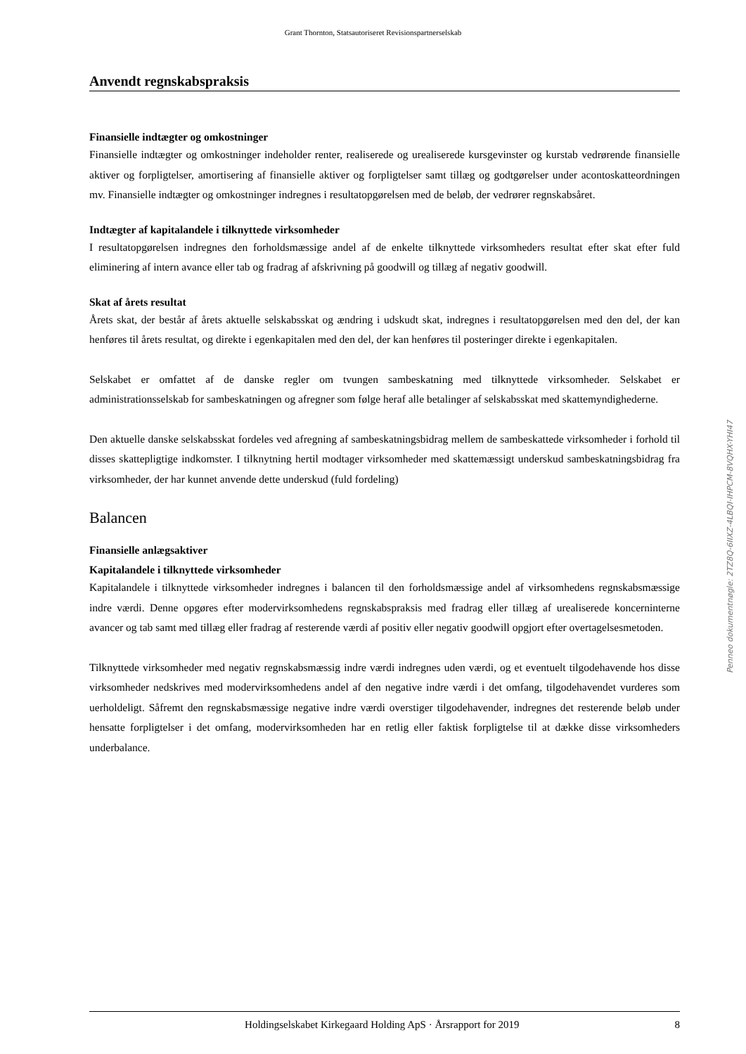Grant Thornton, Statsautoriseret Revisionspartnerselskab
Anvendt regnskabspraksis
Finansielle indtægter og omkostninger
Finansielle indtægter og omkostninger indeholder renter, realiserede og urealiserede kursgevinster og kurstab vedrørende finansielle aktiver og forpligtelser, amortisering af finansielle aktiver og forpligtelser samt tillæg og godtgørelser under acontoskatteordningen mv. Finansielle indtægter og omkostninger indregnes i resultatopgørelsen med de beløb, der vedrører regnskabsåret.
Indtægter af kapitalandele i tilknyttede virksomheder
I resultatopgørelsen indregnes den forholdsmæssige andel af de enkelte tilknyttede virksomheders resultat efter skat efter fuld eliminering af intern avance eller tab og fradrag af afskrivning på goodwill og tillæg af negativ goodwill.
Skat af årets resultat
Årets skat, der består af årets aktuelle selskabsskat og ændring i udskudt skat, indregnes i resultatopgørelsen med den del, der kan henføres til årets resultat, og direkte i egenkapitalen med den del, der kan henføres til posteringer direkte i egenkapitalen.
Selskabet er omfattet af de danske regler om tvungen sambeskatning med tilknyttede virksomheder. Selskabet er administrationsselskab for sambeskatningen og afregner som følge heraf alle betalinger af selskabsskat med skattemyndighederne.
Den aktuelle danske selskabsskat fordeles ved afregning af sambeskatningsbidrag mellem de sambeskattede virksomheder i forhold til disses skattepligtige indkomster. I tilknytning hertil modtager virksomheder med skattemæssigt underskud sambeskatningsbidrag fra virksomheder, der har kunnet anvende dette underskud (fuld fordeling)
Balancen
Finansielle anlægsaktiver
Kapitalandele i tilknyttede virksomheder
Kapitalandele i tilknyttede virksomheder indregnes i balancen til den forholdsmæssige andel af virksomhedens regnskabsmæssige indre værdi. Denne opgøres efter modervirksomhedens regnskabspraksis med fradrag eller tillæg af urealiserede koncerninterne avancer og tab samt med tillæg eller fradrag af resterende værdi af positiv eller negativ goodwill opgjort efter overtagelsesmetoden.
Tilknyttede virksomheder med negativ regnskabsmæssig indre værdi indregnes uden værdi, og et eventuelt tilgodehavende hos disse virksomheder nedskrives med modervirksomhedens andel af den negative indre værdi i det omfang, tilgodehavendet vurderes som uerholdeligt. Såfremt den regnskabsmæssige negative indre værdi overstiger tilgodehavender, indregnes det resterende beløb under hensatte forpligtelser i det omfang, modervirksomheden har en retlig eller faktisk forpligtelse til at dække disse virksomheders underbalance.
Penneo dokumentnøgle: 2TZ8Q-6IIXZ-4LBQI-IHPCM-8VQHX-YHI47
Holdingselskabet Kirkegaard Holding ApS · Årsrapport for 2019 8